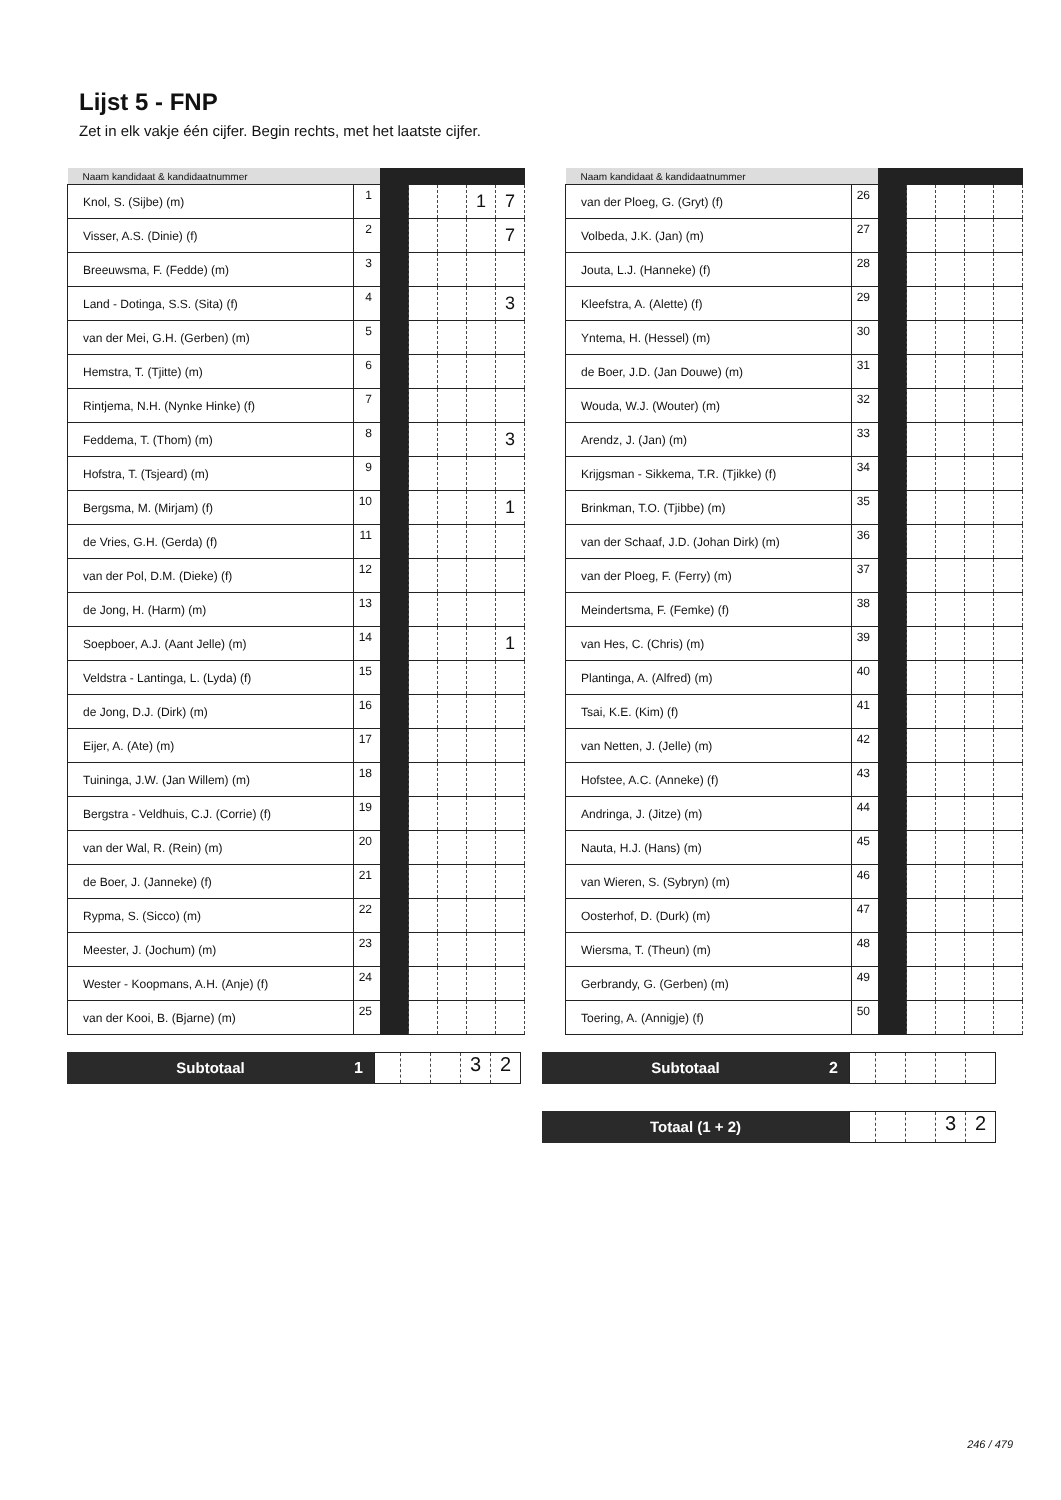Lijst 5 - FNP
Zet in elk vakje één cijfer. Begin rechts, met het laatste cijfer.
| Naam kandidaat & kandidaatnummer | | | | | | |
| --- | --- | --- | --- | --- | --- | --- |
| Knol, S. (Sijbe) (m) | 1 | | | | 1 | 7 |
| Visser, A.S. (Dinie) (f) | 2 | | | | | 7 |
| Breeuwsma, F. (Fedde) (m) | 3 | | | | | |
| Land - Dotinga, S.S. (Sita) (f) | 4 | | | | | 3 |
| van der Mei, G.H. (Gerben) (m) | 5 | | | | | |
| Hemstra, T. (Tjitte) (m) | 6 | | | | | |
| Rintjema, N.H. (Nynke Hinke) (f) | 7 | | | | | |
| Feddema, T. (Thom) (m) | 8 | | | | | 3 |
| Hofstra, T. (Tsjeard) (m) | 9 | | | | | |
| Bergsma, M. (Mirjam) (f) | 10 | | | | | 1 |
| de Vries, G.H. (Gerda) (f) | 11 | | | | | |
| van der Pol, D.M. (Dieke) (f) | 12 | | | | | |
| de Jong, H. (Harm) (m) | 13 | | | | | |
| Soepboer, A.J. (Aant Jelle) (m) | 14 | | | | | 1 |
| Veldstra - Lantinga, L. (Lyda) (f) | 15 | | | | | |
| de Jong, D.J. (Dirk) (m) | 16 | | | | | |
| Eijer, A. (Ate) (m) | 17 | | | | | |
| Tuininga, J.W. (Jan Willem) (m) | 18 | | | | | |
| Bergstra - Veldhuis, C.J. (Corrie) (f) | 19 | | | | | |
| van der Wal, R. (Rein) (m) | 20 | | | | | |
| de Boer, J. (Janneke) (f) | 21 | | | | | |
| Rypma, S. (Sicco) (m) | 22 | | | | | |
| Meester, J. (Jochum) (m) | 23 | | | | | |
| Wester - Koopmans, A.H. (Anje) (f) | 24 | | | | | |
| van der Kooi, B. (Bjarne) (m) | 25 | | | | | |
| Naam kandidaat & kandidaatnummer | | | | | | |
| --- | --- | --- | --- | --- | --- | --- |
| van der Ploeg, G. (Gryt) (f) | 26 | | | | | |
| Volbeda, J.K. (Jan) (m) | 27 | | | | | |
| Jouta, L.J. (Hanneke) (f) | 28 | | | | | |
| Kleefstra, A. (Alette) (f) | 29 | | | | | |
| Yntema, H. (Hessel) (m) | 30 | | | | | |
| de Boer, J.D. (Jan Douwe) (m) | 31 | | | | | |
| Wouda, W.J. (Wouter) (m) | 32 | | | | | |
| Arendz, J. (Jan) (m) | 33 | | | | | |
| Krijgsman - Sikkema, T.R. (Tjikke) (f) | 34 | | | | | |
| Brinkman, T.O. (Tjibbe) (m) | 35 | | | | | |
| van der Schaaf, J.D. (Johan Dirk) (m) | 36 | | | | | |
| van der Ploeg, F. (Ferry) (m) | 37 | | | | | |
| Meindertsma, F. (Femke) (f) | 38 | | | | | |
| van Hes, C. (Chris) (m) | 39 | | | | | |
| Plantinga, A. (Alfred) (m) | 40 | | | | | |
| Tsai, K.E. (Kim) (f) | 41 | | | | | |
| van Netten, J. (Jelle) (m) | 42 | | | | | |
| Hofstee, A.C. (Anneke) (f) | 43 | | | | | |
| Andringa, J. (Jitze) (m) | 44 | | | | | |
| Nauta, H.J. (Hans) (m) | 45 | | | | | |
| van Wieren, S. (Sybryn) (m) | 46 | | | | | |
| Oosterhof, D. (Durk) (m) | 47 | | | | | |
| Wiersma, T. (Theun) (m) | 48 | | | | | |
| Gerbrandy, G. (Gerben) (m) | 49 | | | | | |
| Toering, A. (Annigje) (f) | 50 | | | | | |
Subtotaal
1
32
Subtotaal
2
Totaal (1 + 2)
32
246 / 479